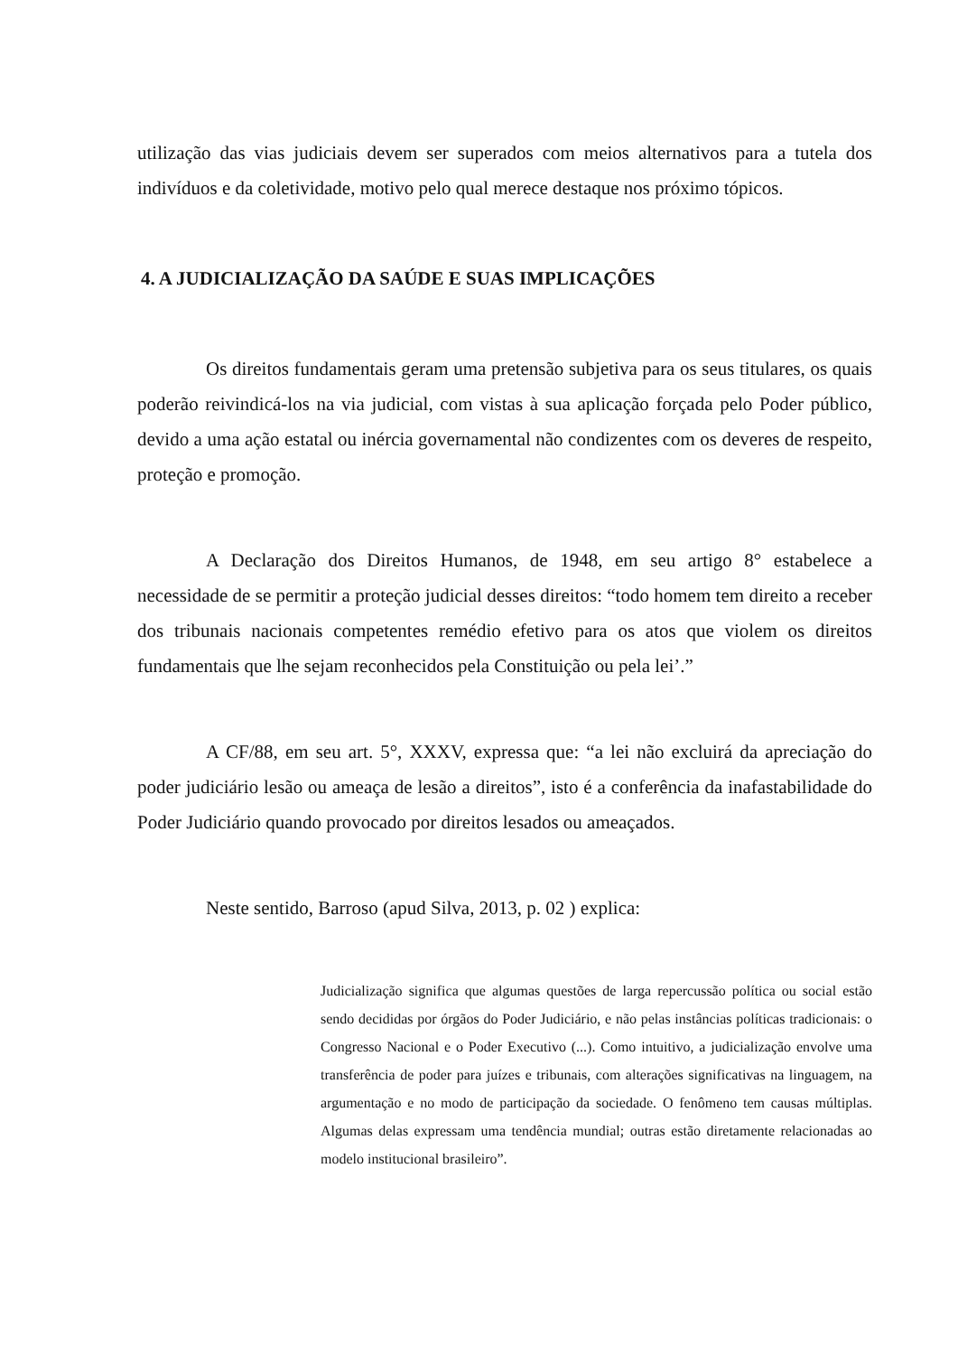utilização das vias judiciais devem ser superados com meios alternativos para a tutela dos indivíduos e da coletividade, motivo pelo qual merece destaque nos próximo tópicos.
4. A JUDICIALIZAÇÃO DA SAÚDE E SUAS IMPLICAÇÕES
Os direitos fundamentais geram uma pretensão subjetiva para os seus titulares, os quais poderão reivindicá-los na via judicial, com vistas à sua aplicação forçada pelo Poder público, devido a uma ação estatal ou inércia governamental não condizentes com os deveres de respeito, proteção e promoção.
A Declaração dos Direitos Humanos, de 1948, em seu artigo 8° estabelece a necessidade de se permitir a proteção judicial desses direitos: “todo homem tem direito a receber dos tribunais nacionais competentes remédio efetivo para os atos que violem os direitos fundamentais que lhe sejam reconhecidos pela Constituição ou pela lei’.”
A CF/88, em seu art. 5°, XXXV, expressa que: “a lei não excluirá da apreciação do poder judiciário lesão ou ameaça de lesão a direitos”, isto é a conferência da inafastabilidade do Poder Judiciário quando provocado por direitos lesados ou ameaçados.
Neste sentido, Barroso (apud Silva, 2013, p. 02 ) explica:
Judicialização significa que algumas questões de larga repercussão política ou social estão sendo decididas por órgãos do Poder Judiciário, e não pelas instâncias políticas tradicionais: o Congresso Nacional e o Poder Executivo (...). Como intuitivo, a judicialização envolve uma transferência de poder para juízes e tribunais, com alterações significativas na linguagem, na argumentação e no modo de participação da sociedade. O fenômeno tem causas múltiplas. Algumas delas expressam uma tendência mundial; outras estão diretamente relacionadas ao modelo institucional brasileiro”.